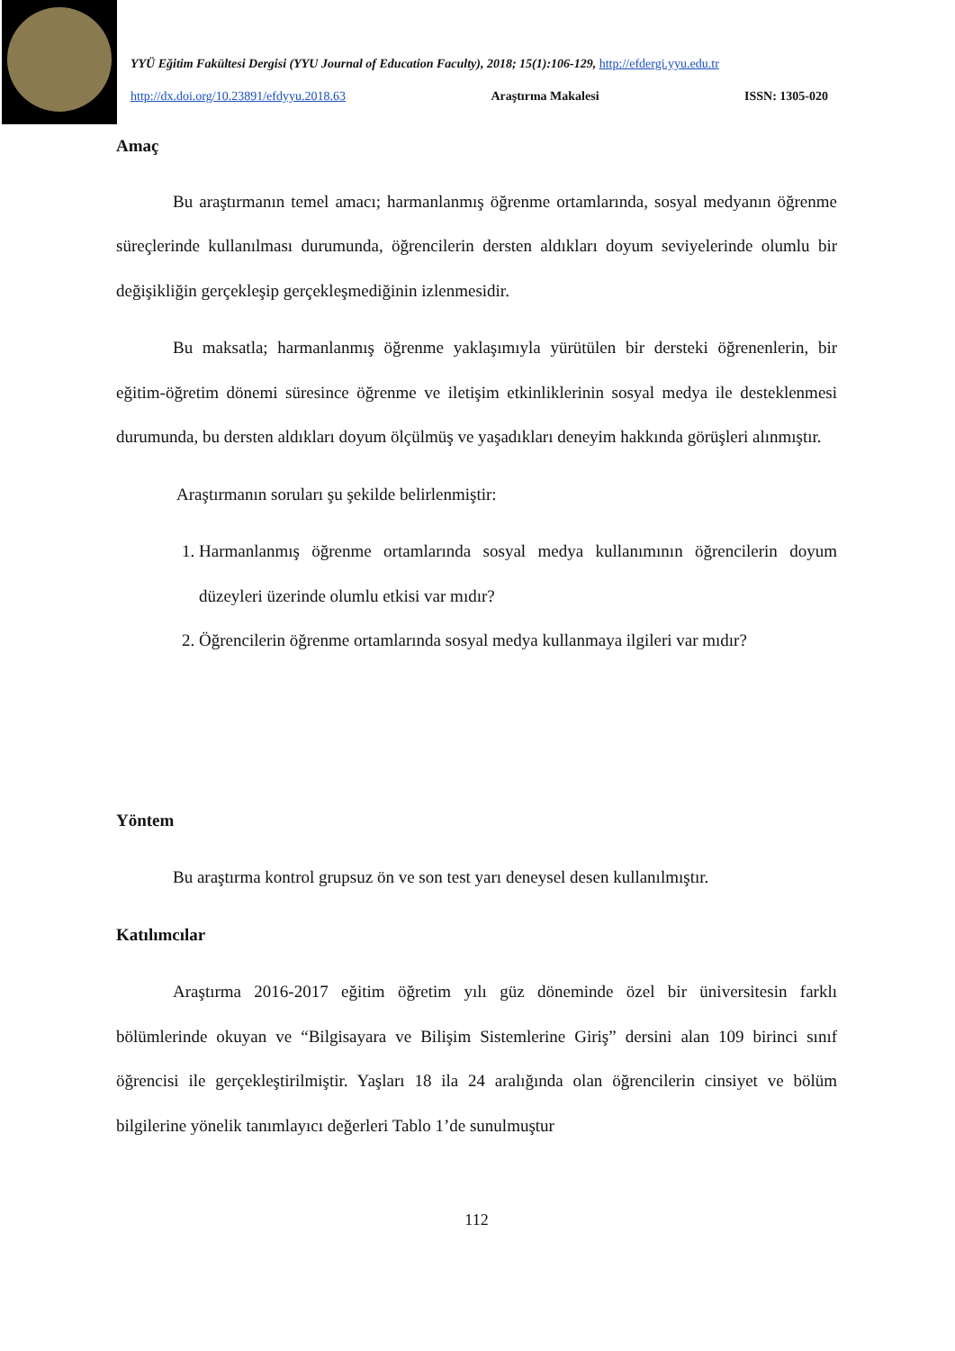YYÜ Eğitim Fakültesi Dergisi (YYU Journal of Education Faculty), 2018; 15(1):106-129, http://efdergi.yyu.edu.tr
http://dx.doi.org/10.23891/efdyyu.2018.63 Araştırma Makalesi ISSN: 1305-020
Amaç
Bu araştırmanın temel amacı; harmanlanmış öğrenme ortamlarında, sosyal medyanın öğrenme süreçlerinde kullanılması durumunda, öğrencilerin dersten aldıkları doyum seviyelerinde olumlu bir değişikliğin gerçekleşip gerçekleşmediğinin izlenmesidir.
Bu maksatla; harmanlanmış öğrenme yaklaşımıyla yürütülen bir dersteki öğrenenlerin, bir eğitim-öğretim dönemi süresince öğrenme ve iletişim etkinliklerinin sosyal medya ile desteklenmesi durumunda, bu dersten aldıkları doyum ölçülmüş ve yaşadıkları deneyim hakkında görüşleri alınmıştır.
Araştırmanın soruları şu şekilde belirlenmiştir:
1. Harmanlanmış öğrenme ortamlarında sosyal medya kullanımının öğrencilerin doyum düzeyleri üzerinde olumlu etkisi var mıdır?
2. Öğrencilerin öğrenme ortamlarında sosyal medya kullanmaya ilgileri var mıdır?
Yöntem
Bu araştırma kontrol grupsuz ön ve son test yarı deneysel desen kullanılmıştır.
Katılımcılar
Araştırma 2016-2017 eğitim öğretim yılı güz döneminde özel bir üniversitesin farklı bölümlerinde okuyan ve “Bilgisayara ve Bilişim Sistemlerine Giriş” dersini alan 109 birinci sınıf öğrencisi ile gerçekleştirilmiştir. Yaşları 18 ila 24 aralığında olan öğrencilerin cinsiyet ve bölüm bilgilerine yönelik tanımlayıcı değerleri Tablo 1’de sunulmuştur
112